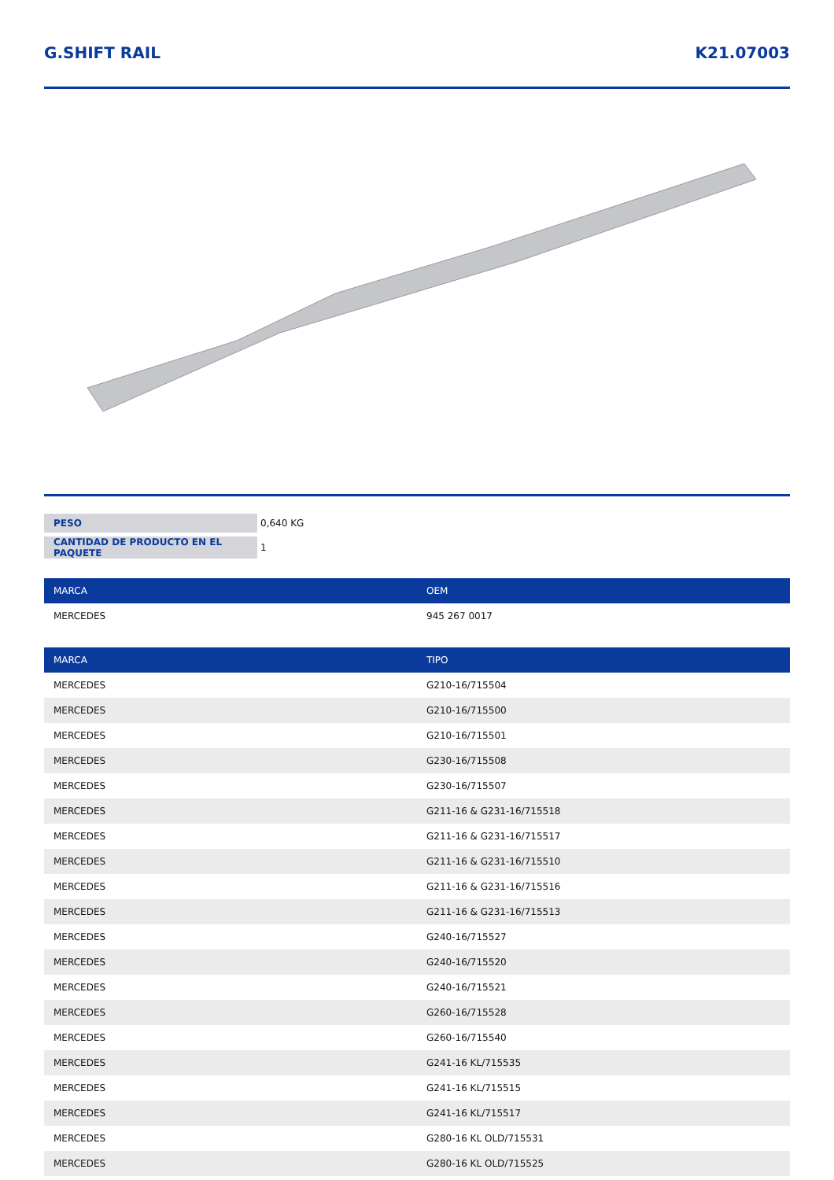G.SHIFT RAIL K21.07003
| PESO | 0,640 KG |
| CANTIDAD DE PRODUCTO EN EL PAQUETE | 1 |
| MARCA | OEM |
| --- | --- |
| MERCEDES | 945 267 0017 |
| MARCA | TIPO |
| --- | --- |
| MERCEDES | G210-16/715504 |
| MERCEDES | G210-16/715500 |
| MERCEDES | G210-16/715501 |
| MERCEDES | G230-16/715508 |
| MERCEDES | G230-16/715507 |
| MERCEDES | G211-16 & G231-16/715518 |
| MERCEDES | G211-16 & G231-16/715517 |
| MERCEDES | G211-16 & G231-16/715510 |
| MERCEDES | G211-16 & G231-16/715516 |
| MERCEDES | G211-16 & G231-16/715513 |
| MERCEDES | G240-16/715527 |
| MERCEDES | G240-16/715520 |
| MERCEDES | G240-16/715521 |
| MERCEDES | G260-16/715528 |
| MERCEDES | G260-16/715540 |
| MERCEDES | G241-16 KL/715535 |
| MERCEDES | G241-16 KL/715515 |
| MERCEDES | G241-16 KL/715517 |
| MERCEDES | G280-16 KL OLD/715531 |
| MERCEDES | G280-16 KL OLD/715525 |